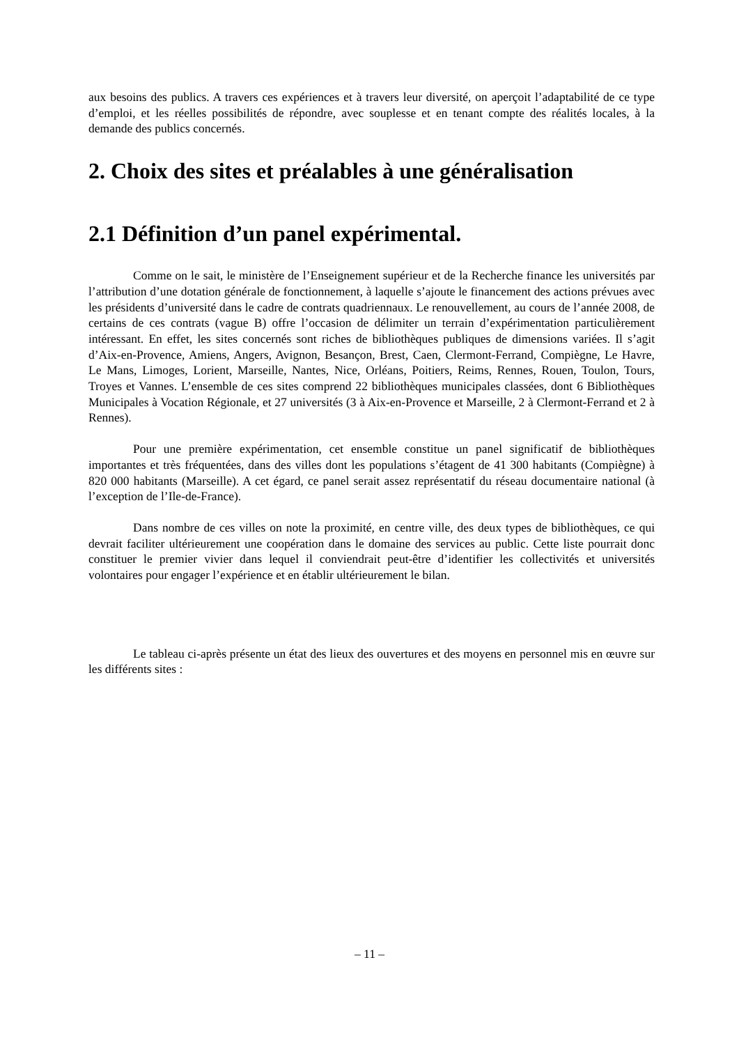aux besoins des publics. A travers ces expériences et à travers leur diversité, on aperçoit l’adaptabilité de ce type d’emploi, et les réelles possibilités de répondre, avec souplesse et en tenant compte des réalités locales, à la demande des publics concernés.
2. Choix des sites et préalables à une généralisation
2.1 Définition d’un panel expérimental.
Comme on le sait, le ministère de l’Enseignement supérieur et de la Recherche finance les universités par l’attribution d’une dotation générale de fonctionnement, à laquelle s’ajoute le financement des actions prévues avec les présidents d’université dans le cadre de contrats quadriennaux. Le renouvellement, au cours de l’année 2008, de certains de ces contrats (vague B) offre l’occasion de délimiter un terrain d’expérimentation particulièrement intéressant. En effet, les sites concernés sont riches de bibliothèques publiques de dimensions variées. Il s’agit d’Aix-en-Provence, Amiens, Angers, Avignon, Besançon, Brest, Caen, Clermont-Ferrand, Compiègne, Le Havre, Le Mans, Limoges, Lorient, Marseille, Nantes, Nice, Orléans, Poitiers, Reims, Rennes, Rouen, Toulon, Tours, Troyes et Vannes. L’ensemble de ces sites comprend 22 bibliothèques municipales classées, dont 6 Bibliothèques Municipales à Vocation Régionale, et 27 universités (3 à Aix-en-Provence et Marseille, 2 à Clermont-Ferrand et 2 à Rennes).
Pour une première expérimentation, cet ensemble constitue un panel significatif de bibliothèques importantes et très fréquentées, dans des villes dont les populations s’étagent de 41 300 habitants (Compiègne) à 820 000 habitants (Marseille). A cet égard, ce panel serait assez représentatif du réseau documentaire national (à l’exception de l’Ile-de-France).
Dans nombre de ces villes on note la proximité, en centre ville, des deux types de bibliothèques, ce qui devrait faciliter ultérieurement une coopération dans le domaine des services au public. Cette liste pourrait donc constituer le premier vivier dans lequel il conviendrait peut-être d’identifier les collectivités et universités volontaires pour engager l’expérience et en établir ultérieurement le bilan.
Le tableau ci-après présente un état des lieux des ouvertures et des moyens en personnel mis en œuvre sur les différents sites :
– 11 –